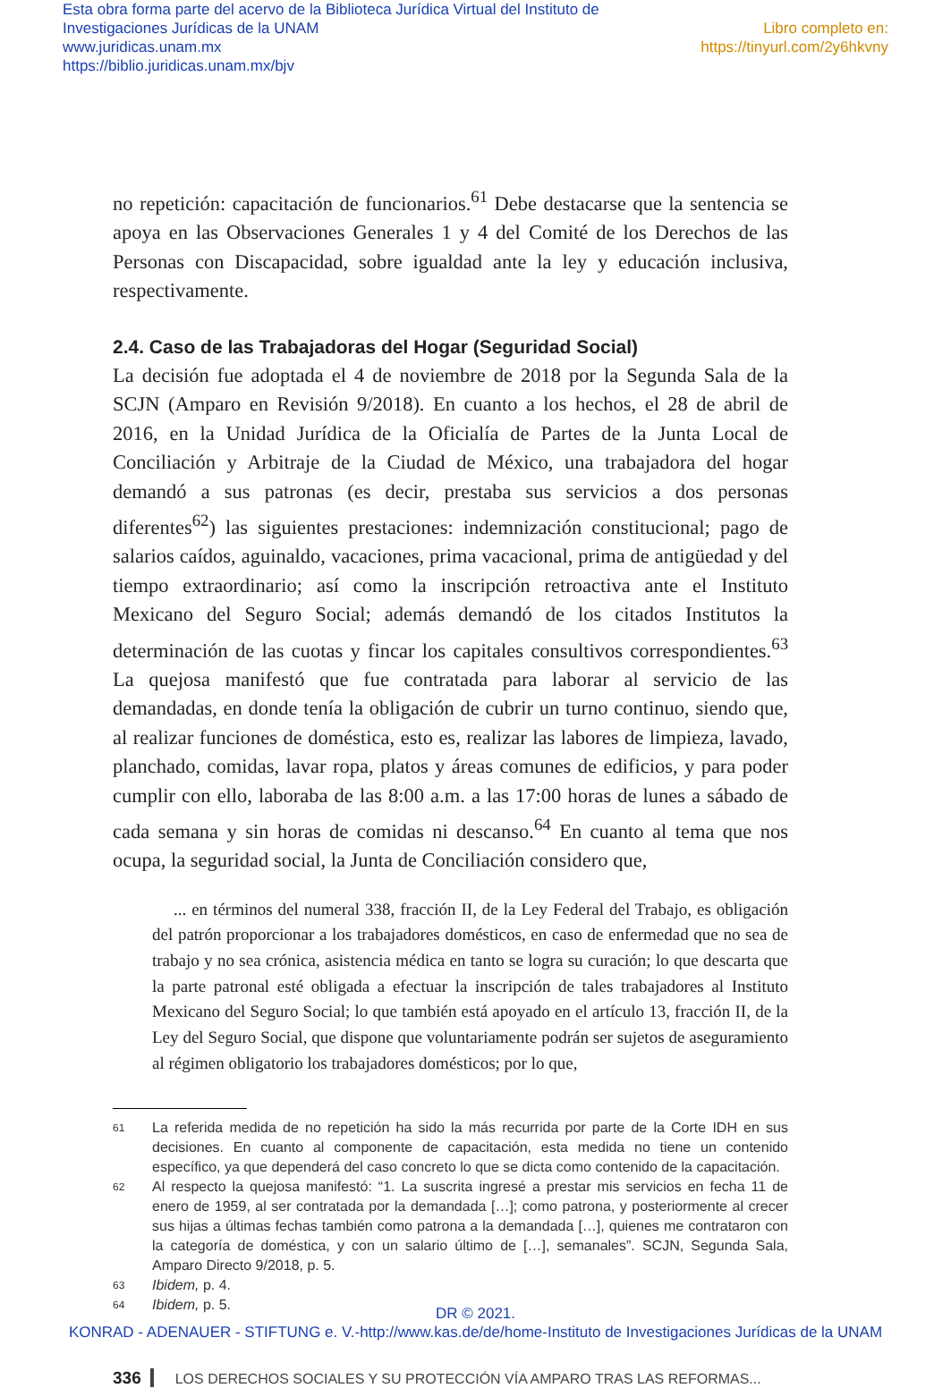Esta obra forma parte del acervo de la Biblioteca Jurídica Virtual del Instituto de Investigaciones Jurídicas de la UNAM
www.juridicas.unam.mx
https://biblio.juridicas.unam.mx/bjv
Libro completo en:
https://tinyurl.com/2y6hkvny
no repetición: capacitación de funcionarios.<sup>61</sup> Debe destacarse que la sentencia se apoya en las Observaciones Generales 1 y 4 del Comité de los Derechos de las Personas con Discapacidad, sobre igualdad ante la ley y educación inclusiva, respectivamente.
2.4. Caso de las Trabajadoras del Hogar (Seguridad Social)
La decisión fue adoptada el 4 de noviembre de 2018 por la Segunda Sala de la SCJN (Amparo en Revisión 9/2018). En cuanto a los hechos, el 28 de abril de 2016, en la Unidad Jurídica de la Oficialía de Partes de la Junta Local de Conciliación y Arbitraje de la Ciudad de México, una trabajadora del hogar demandó a sus patronas (es decir, prestaba sus servicios a dos personas diferentes<sup>62</sup>) las siguientes prestaciones: indemnización constitucional; pago de salarios caídos, aguinaldo, vacaciones, prima vacacional, prima de antigüedad y del tiempo extraordinario; así como la inscripción retroactiva ante el Instituto Mexicano del Seguro Social; además demandó de los citados Institutos la determinación de las cuotas y fincar los capitales consultivos correspondientes.<sup>63</sup> La quejosa manifestó que fue contratada para laborar al servicio de las demandadas, en donde tenía la obligación de cubrir un turno continuo, siendo que, al realizar funciones de doméstica, esto es, realizar las labores de limpieza, lavado, planchado, comidas, lavar ropa, platos y áreas comunes de edificios, y para poder cumplir con ello, laboraba de las 8:00 a.m. a las 17:00 horas de lunes a sábado de cada semana y sin horas de comidas ni descanso.<sup>64</sup> En cuanto al tema que nos ocupa, la seguridad social, la Junta de Conciliación considero que,
... en términos del numeral 338, fracción II, de la Ley Federal del Trabajo, es obligación del patrón proporcionar a los trabajadores domésticos, en caso de enfermedad que no sea de trabajo y no sea crónica, asistencia médica en tanto se logra su curación; lo que descarta que la parte patronal esté obligada a efectuar la inscripción de tales trabajadores al Instituto Mexicano del Seguro Social; lo que también está apoyado en el artículo 13, fracción II, de la Ley del Seguro Social, que dispone que voluntariamente podrán ser sujetos de aseguramiento al régimen obligatorio los trabajadores domésticos; por lo que,
61 La referida medida de no repetición ha sido la más recurrida por parte de la Corte IDH en sus decisiones. En cuanto al componente de capacitación, esta medida no tiene un contenido específico, ya que dependerá del caso concreto lo que se dicta como contenido de la capacitación.
62 Al respecto la quejosa manifestó: “1. La suscrita ingresé a prestar mis servicios en fecha 11 de enero de 1959, al ser contratada por la demandada […]; como patrona, y posteriormente al crecer sus hijas a últimas fechas también como patrona a la demandada […], quienes me contrataron con la categoría de doméstica, y con un salario último de […], semanales”. SCJN, Segunda Sala, Amparo Directo 9/2018, p. 5.
63 Ibidem, p. 4.
64 Ibidem, p. 5.
336 LOS DERECHOS SOCIALES Y SU PROTECCIÓN VÍA AMPARO TRAS LAS REFORMAS...
DR © 2021.
KONRAD - ADENAUER - STIFTUNG e. V.-http://www.kas.de/de/home-Instituto de Investigaciones Jurídicas de la UNAM